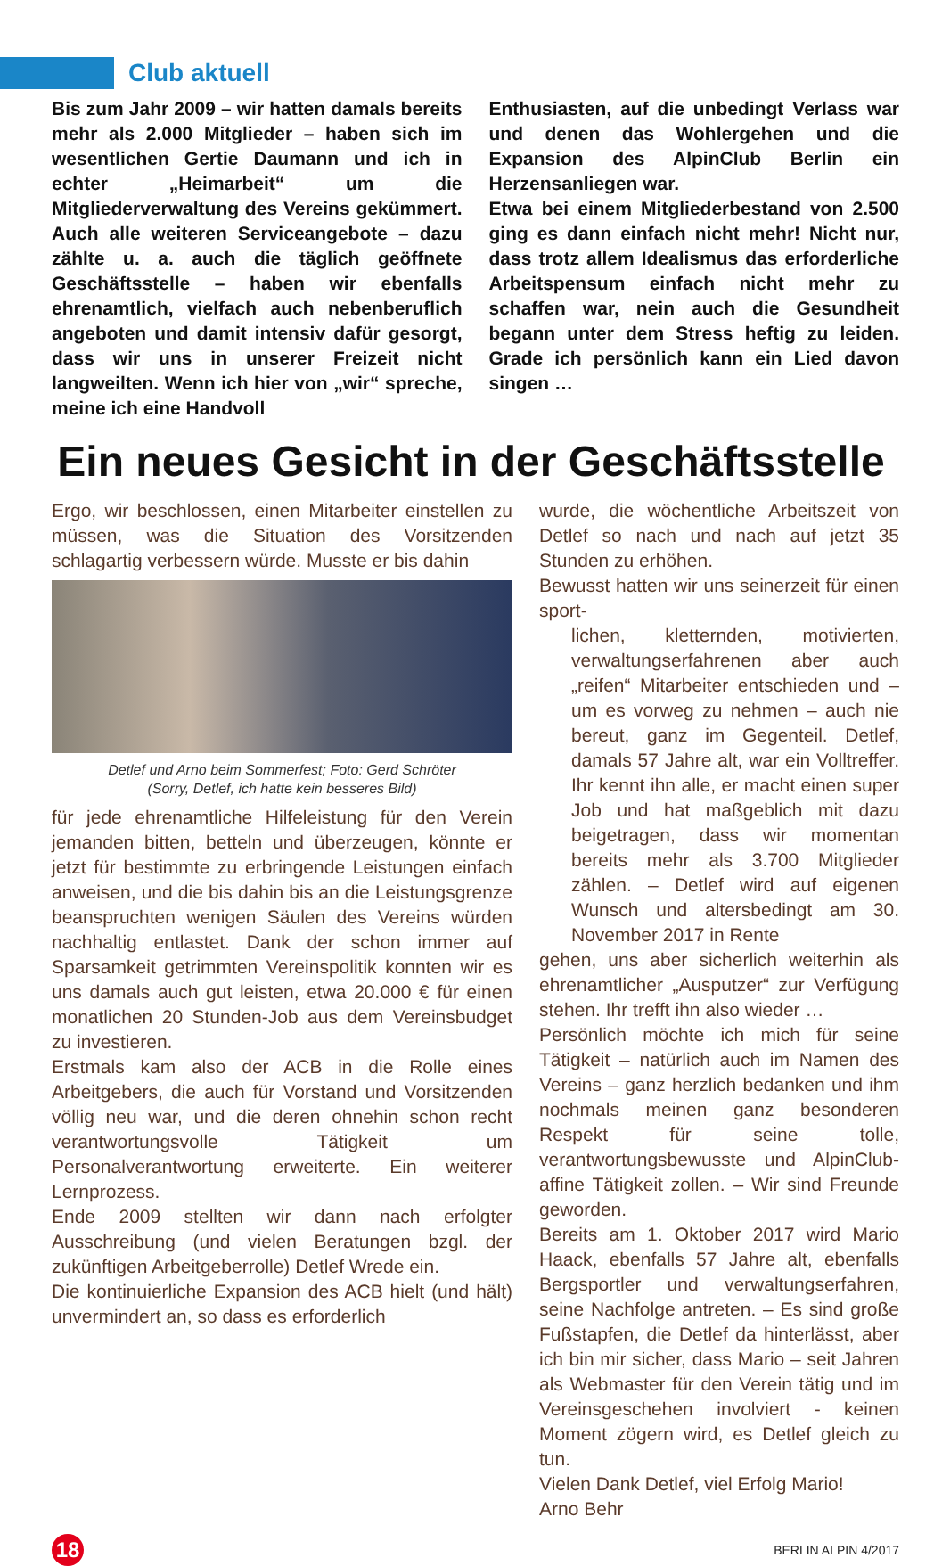Club aktuell
Bis zum Jahr 2009 – wir hatten damals bereits mehr als 2.000 Mitglieder – haben sich im wesentlichen Gertie Daumann und ich in echter „Heimarbeit“ um die Mitgliederverwaltung des Vereins gekümmert. Auch alle weiteren Serviceangebote – dazu zählte u. a. auch die täglich geöffnete Geschäftsstelle – haben wir ebenfalls ehrenamtlich, vielfach auch nebenberuflich angeboten und damit intensiv dafür gesorgt, dass wir uns in unserer Freizeit nicht langweilten. Wenn ich hier von „wir“ spreche, meine ich eine Handvoll
Enthusiasten, auf die unbedingt Verlass war und denen das Wohlergehen und die Expansion des AlpinClub Berlin ein Herzensanliegen war.
Etwa bei einem Mitgliederbestand von 2.500 ging es dann einfach nicht mehr! Nicht nur, dass trotz allem Idealismus das erforderliche Arbeitspensum einfach nicht mehr zu schaffen war, nein auch die Gesundheit begann unter dem Stress heftig zu leiden. Grade ich persönlich kann ein Lied davon singen …
Ein neues Gesicht in der Geschäftsstelle
Ergo, wir beschlossen, einen Mitarbeiter einstellen zu müssen, was die Situation des Vorsitzenden schlagartig verbessern würde. Musste er bis dahin
Detlef und Arno beim Sommerfest; Foto: Gerd Schröter
(Sorry, Detlef, ich hatte kein besseres Bild)
für jede ehrenamtliche Hilfeleistung für den Verein jemanden bitten, betteln und überzeugen, könnte er jetzt für bestimmte zu erbringende Leistungen einfach anweisen, und die bis dahin bis an die Leistungsgrenze beanspruchten wenigen Säulen des Vereins würden nachhaltig entlastet. Dank der schon immer auf Sparsamkeit getrimmten Vereinspolitik konnten wir es uns damals auch gut leisten, etwa 20.000 € für einen monatlichen 20 Stunden-Job aus dem Vereinsbudget zu investieren.
Erstmals kam also der ACB in die Rolle eines Arbeitgebers, die auch für Vorstand und Vorsitzenden völlig neu war, und die deren ohnehin schon recht verantwortungsvolle Tätigkeit um Personalverantwortung erweiterte. Ein weiterer Lernprozess.
Ende 2009 stellten wir dann nach erfolgter Ausschreibung (und vielen Beratungen bzgl. der zukünftigen Arbeitgeberrolle) Detlef Wrede ein.
Die kontinuierliche Expansion des ACB hielt (und hält) unvermindert an, so dass es erforderlich
wurde, die wöchentliche Arbeitszeit von Detlef so nach und nach auf jetzt 35 Stunden zu erhöhen.
Bewusst hatten wir uns seinerzeit für einen sport-
lichen, kletternden, motivierten, verwaltungserfahrenen aber auch „reifen“ Mitarbeiter entschieden und – um es vorweg zu nehmen – auch nie bereut, ganz im Gegenteil. Detlef, damals 57 Jahre alt, war ein Volltreffer. Ihr kennt ihn alle, er macht einen super Job und hat maßgeblich mit dazu beigetragen, dass wir momentan bereits mehr als 3.700 Mitglieder zählen. – Detlef wird auf eigenen Wunsch und altersbedingt am 30. November 2017 in Rente
gehen, uns aber sicherlich weiterhin als ehrenamtlicher „Ausputzer“ zur Verfügung stehen. Ihr trefft ihn also wieder …
Persönlich möchte ich mich für seine Tätigkeit – natürlich auch im Namen des Vereins – ganz herzlich bedanken und ihm nochmals meinen ganz besonderen Respekt für seine tolle, verantwortungsbewusste und AlpinClub-affine Tätigkeit zollen. – Wir sind Freunde geworden.
Bereits am 1. Oktober 2017 wird Mario Haack, ebenfalls 57 Jahre alt, ebenfalls Bergsportler und verwaltungserfahren, seine Nachfolge antreten. – Es sind große Fußstapfen, die Detlef da hinterlässt, aber ich bin mir sicher, dass Mario – seit Jahren als Webmaster für den Verein tätig und im Vereinsgeschehen involviert - keinen Moment zögern wird, es Detlef gleich zu tun.
Vielen Dank Detlef, viel Erfolg Mario!
Arno Behr
18
BERLIN ALPIN 4/2017